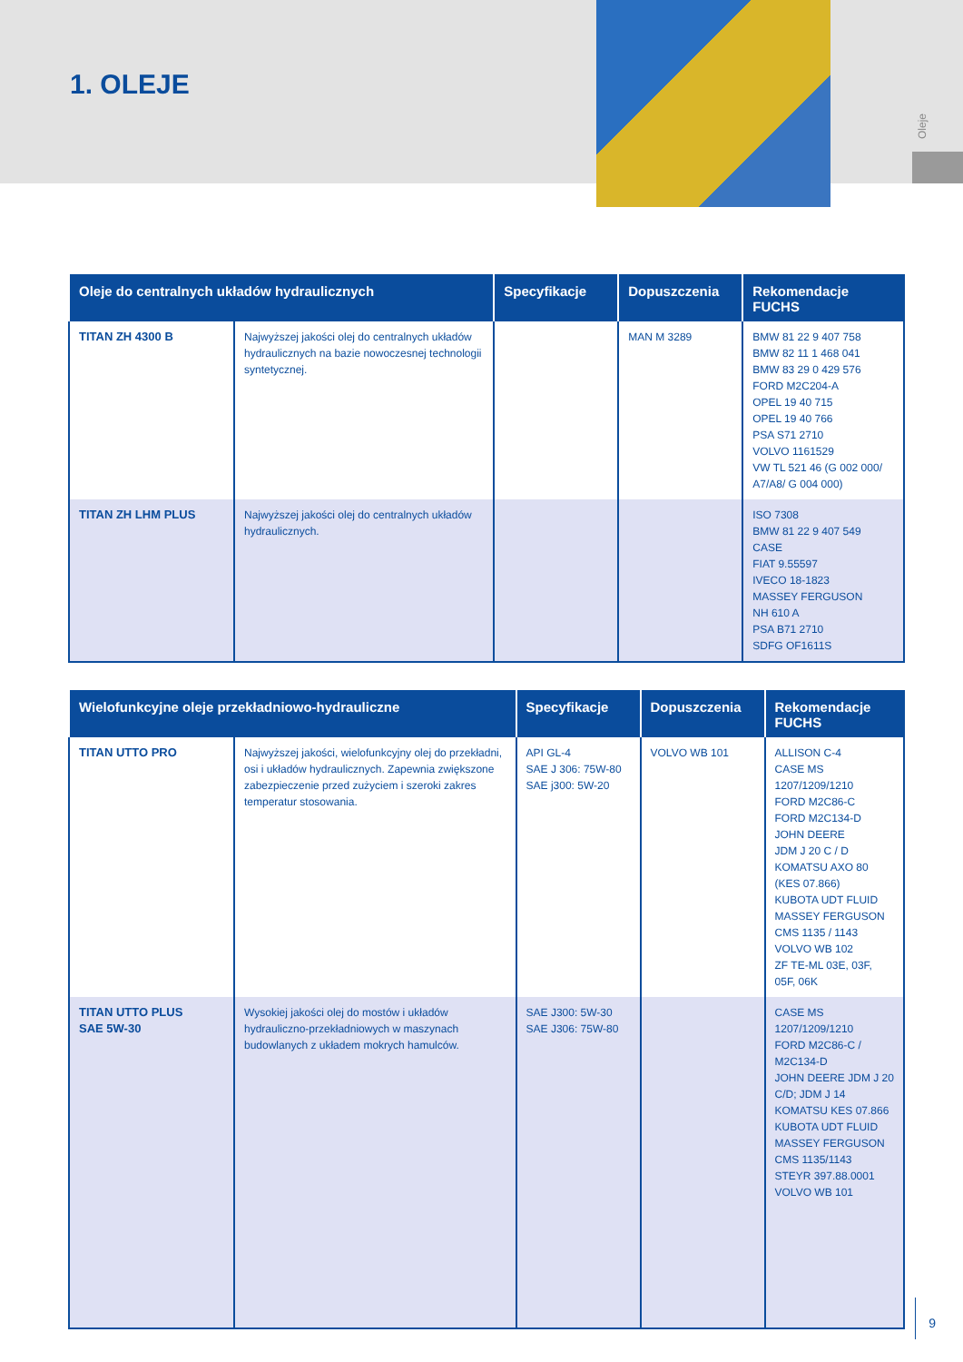1. OLEJE
Oleje
| Oleje do centralnych układów hydraulicznych | | Specyfikacje | Dopuszczenia | Rekomendacje FUCHS |
| --- | --- | --- | --- | --- |
| TITAN ZH 4300 B | Najwyższej jakości olej do centralnych układów hydraulicznych na bazie nowoczesnej technologii syntetycznej. | | MAN M 3289 | BMW 81 22 9 407 758 BMW 82 11 1 468 041 BMW 83 29 0 429 576 FORD M2C204-A OPEL 19 40 715 OPEL 19 40 766 PSA S71 2710 VOLVO 1161529 VW TL 521 46 (G 002 000/ A7/A8/ G 004 000) |
| TITAN ZH LHM PLUS | Najwyższej jakości olej do centralnych układów hydraulicznych. | | | ISO 7308 BMW 81 22 9 407 549 CASE FIAT 9.55597 IVECO 18-1823 MASSEY FERGUSON NH 610 A PSA B71 2710 SDFG OF1611S |
| Wielofunkcyjne oleje przekładniowo-hydrauliczne | | Specyfikacje | Dopuszczenia | Rekomendacje FUCHS |
| --- | --- | --- | --- | --- |
| TITAN UTTO PRO | Najwyższej jakości, wielofunkcyjny olej do przekładni, osi i układów hydraulicznych. Zapewnia zwiększone zabezpieczenie przed zużyciem i szeroki zakres temperatur stosowania. | API GL-4 SAE J 306: 75W-80 SAE j300: 5W-20 | VOLVO WB 101 | ALLISON C-4 CASE MS 1207/1209/1210 FORD M2C86-C FORD M2C134-D JOHN DEERE JDM J 20 C / D KOMATSU AXO 80 (KES 07.866) KUBOTA UDT FLUID MASSEY FERGUSON CMS 1135 / 1143 VOLVO WB 102 ZF TE-ML 03E, 03F, 05F, 06K |
| TITAN UTTO PLUS SAE 5W-30 | Wysokiej jakości olej do mostów i układów hydrauliczno-przekładniowych w maszynach budowlanych z układem mokrych hamulców. | SAE J300: 5W-30 SAE J306: 75W-80 | | CASE MS 1207/1209/1210 FORD M2C86-C / M2C134-D JOHN DEERE JDM J 20 C/D; JDM J 14 KOMATSU KES 07.866 KUBOTA UDT FLUID MASSEY FERGUSON CMS 1135/1143 STEYR 397.88.0001 VOLVO WB 101 |
9